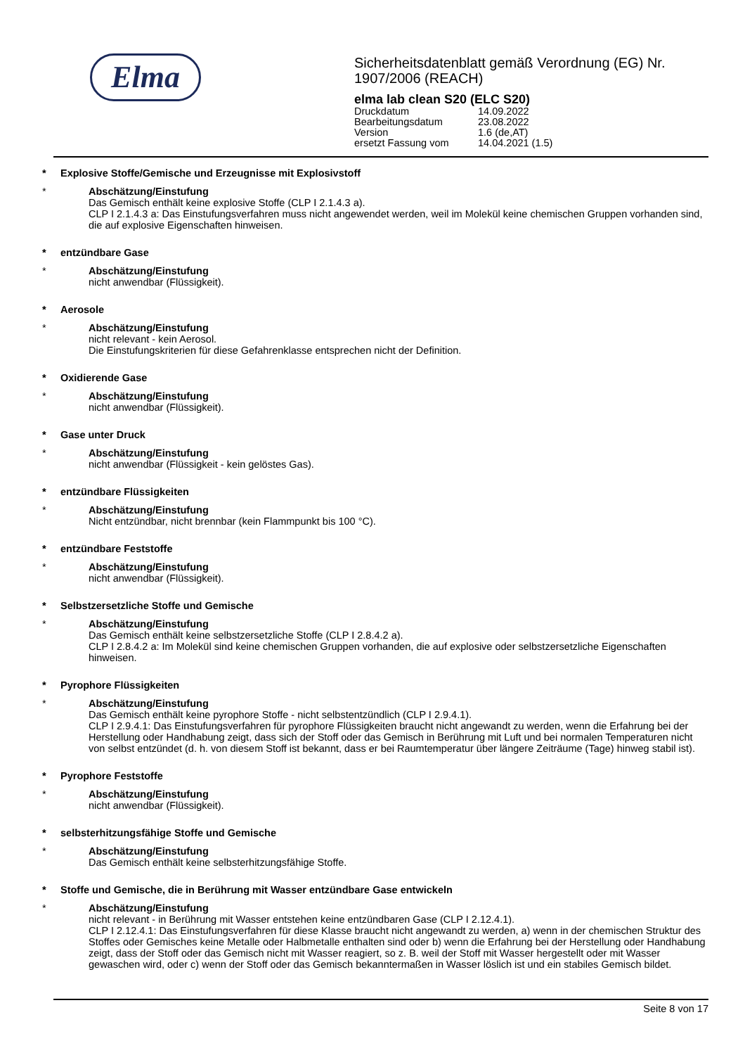Elma
Sicherheitsdatenblatt gemäß Verordnung (EG) Nr. 1907/2006 (REACH)
elma lab clean S20 (ELC S20)
Druckdatum 14.09.2022
Bearbeitungsdatum 23.08.2022
Version 1.6 (de,AT)
ersetzt Fassung vom 14.04.2021 (1.5)
* Explosive Stoffe/Gemische und Erzeugnisse mit Explosivstoff
* Abschätzung/Einstufung
Das Gemisch enthält keine explosive Stoffe (CLP I 2.1.4.3 a).
CLP I 2.1.4.3 a: Das Einstufungsverfahren muss nicht angewendet werden, weil im Molekül keine chemischen Gruppen vorhanden sind, die auf explosive Eigenschaften hinweisen.
* entzündbare Gase
* Abschätzung/Einstufung
nicht anwendbar (Flüssigkeit).
* Aerosole
* Abschätzung/Einstufung
nicht relevant - kein Aerosol.
Die Einstufungskriterien für diese Gefahrenklasse entsprechen nicht der Definition.
* Oxidierende Gase
* Abschätzung/Einstufung
nicht anwendbar (Flüssigkeit).
* Gase unter Druck
* Abschätzung/Einstufung
nicht anwendbar (Flüssigkeit - kein gelöstes Gas).
* entzündbare Flüssigkeiten
* Abschätzung/Einstufung
Nicht entzündbar, nicht brennbar (kein Flammpunkt bis 100 °C).
* entzündbare Feststoffe
* Abschätzung/Einstufung
nicht anwendbar (Flüssigkeit).
* Selbstzersetzliche Stoffe und Gemische
* Abschätzung/Einstufung
Das Gemisch enthält keine selbstzersetzliche Stoffe (CLP I 2.8.4.2 a).
CLP I 2.8.4.2 a: Im Molekül sind keine chemischen Gruppen vorhanden, die auf explosive oder selbstzersetzliche Eigenschaften hinweisen.
* Pyrophore Flüssigkeiten
* Abschätzung/Einstufung
Das Gemisch enthält keine pyrophore Stoffe - nicht selbstentzündlich (CLP I 2.9.4.1).
CLP I 2.9.4.1: Das Einstufungsverfahren für pyrophore Flüssigkeiten braucht nicht angewandt zu werden, wenn die Erfahrung bei der Herstellung oder Handhabung zeigt, dass sich der Stoff oder das Gemisch in Berührung mit Luft und bei normalen Temperaturen nicht von selbst entzündet (d. h. von diesem Stoff ist bekannt, dass er bei Raumtemperatur über längere Zeiträume (Tage) hinweg stabil ist).
* Pyrophore Feststoffe
* Abschätzung/Einstufung
nicht anwendbar (Flüssigkeit).
* selbsterhitzungsfähige Stoffe und Gemische
* Abschätzung/Einstufung
Das Gemisch enthält keine selbsterhitzungsfähige Stoffe.
* Stoffe und Gemische, die in Berührung mit Wasser entzündbare Gase entwickeln
* Abschätzung/Einstufung
nicht relevant - in Berührung mit Wasser entstehen keine entzündbaren Gase (CLP I 2.12.4.1).
CLP I 2.12.4.1: Das Einstufungsverfahren für diese Klasse braucht nicht angewandt zu werden, a) wenn in der chemischen Struktur des Stoffes oder Gemisches keine Metalle oder Halbmetalle enthalten sind oder b) wenn die Erfahrung bei der Herstellung oder Handhabung zeigt, dass der Stoff oder das Gemisch nicht mit Wasser reagiert, so z. B. weil der Stoff mit Wasser hergestellt oder mit Wasser gewaschen wird, oder c) wenn der Stoff oder das Gemisch bekanntermaßen in Wasser löslich ist und ein stabiles Gemisch bildet.
Seite 8 von 17